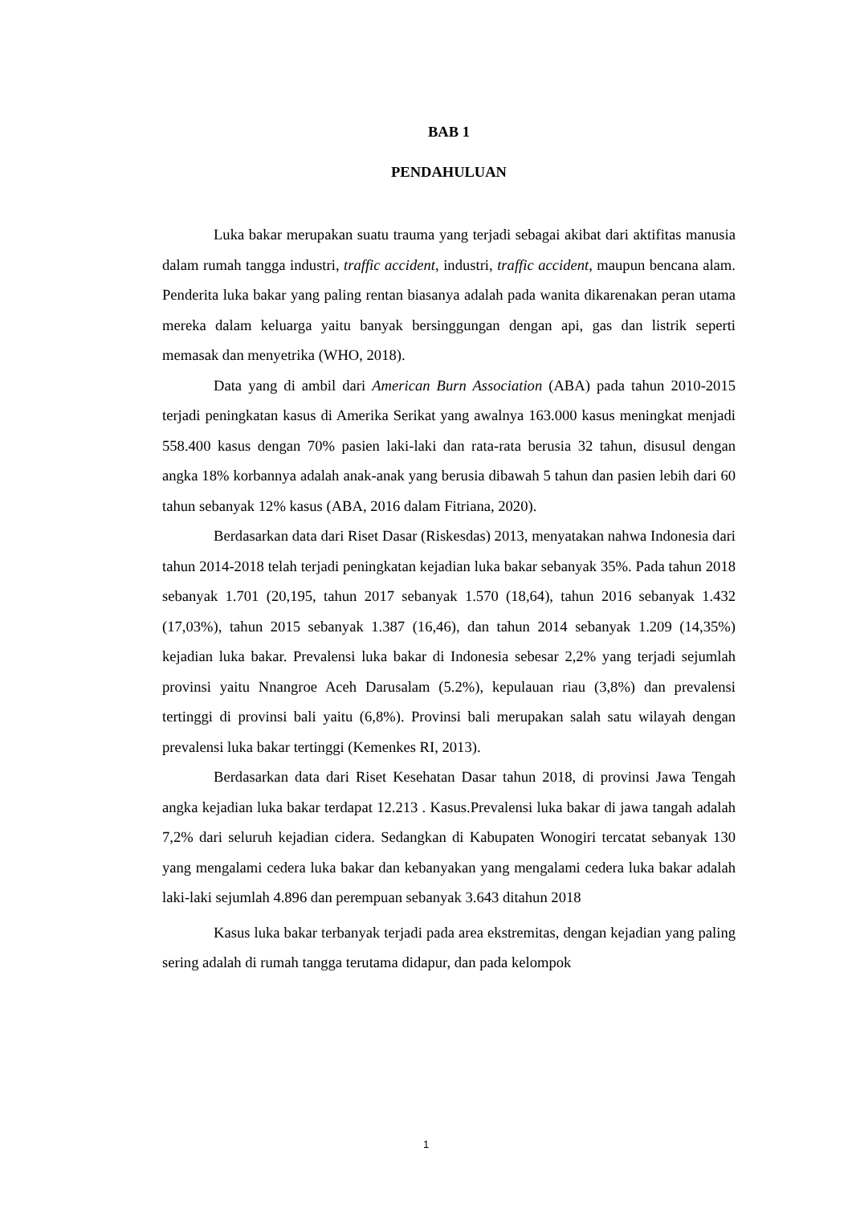BAB 1
PENDAHULUAN
Luka bakar merupakan suatu trauma yang terjadi sebagai akibat dari aktifitas manusia dalam rumah tangga industri, traffic accident, industri, traffic accident, maupun bencana alam. Penderita luka bakar yang paling rentan biasanya adalah pada wanita dikarenakan peran utama mereka dalam keluarga yaitu banyak bersinggungan dengan api, gas dan listrik seperti memasak dan menyetrika (WHO, 2018).
Data yang di ambil dari American Burn Association (ABA) pada tahun 2010-2015 terjadi peningkatan kasus di Amerika Serikat yang awalnya 163.000 kasus meningkat menjadi 558.400 kasus dengan 70% pasien laki-laki dan rata-rata berusia 32 tahun, disusul dengan angka 18% korbannya adalah anak-anak yang berusia dibawah 5 tahun dan pasien lebih dari 60 tahun sebanyak 12% kasus (ABA, 2016 dalam Fitriana, 2020).
Berdasarkan data dari Riset Dasar (Riskesdas) 2013, menyatakan nahwa Indonesia dari tahun 2014-2018 telah terjadi peningkatan kejadian luka bakar sebanyak 35%. Pada tahun 2018 sebanyak 1.701 (20,195, tahun 2017 sebanyak 1.570 (18,64), tahun 2016 sebanyak 1.432 (17,03%), tahun 2015 sebanyak 1.387 (16,46), dan tahun 2014 sebanyak 1.209 (14,35%) kejadian luka bakar. Prevalensi luka bakar di Indonesia sebesar 2,2% yang terjadi sejumlah provinsi yaitu Nnangroe Aceh Darusalam (5.2%), kepulauan riau (3,8%) dan prevalensi tertinggi di provinsi bali yaitu (6,8%). Provinsi bali merupakan salah satu wilayah dengan prevalensi luka bakar tertinggi (Kemenkes RI, 2013).
Berdasarkan data dari Riset Kesehatan Dasar tahun 2018, di provinsi Jawa Tengah angka kejadian luka bakar terdapat 12.213 . Kasus.Prevalensi luka bakar di jawa tangah adalah 7,2% dari seluruh kejadian cidera. Sedangkan di Kabupaten Wonogiri tercatat sebanyak 130 yang mengalami cedera luka bakar dan kebanyakan yang mengalami cedera luka bakar adalah laki-laki sejumlah 4.896 dan perempuan sebanyak 3.643 ditahun 2018
Kasus luka bakar terbanyak terjadi pada area ekstremitas, dengan kejadian yang paling sering adalah di rumah tangga terutama didapur, dan pada kelompok
1